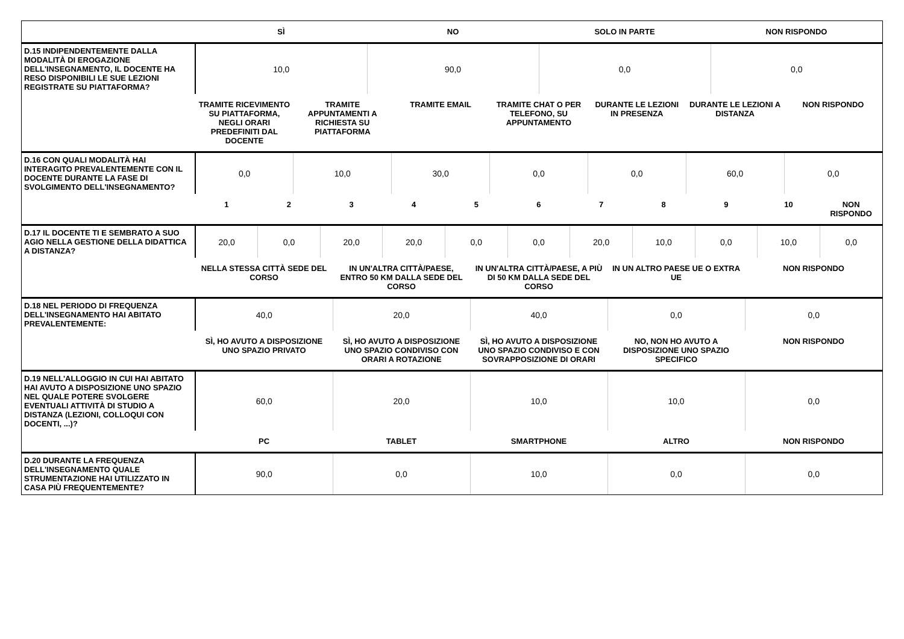| | SÌ | NO | SOLO IN PARTE | NON RISPONDO |
| --- | --- | --- | --- | --- |
| D.15 INDIPENDENTEMENTE DALLA MODALITÀ DI EROGAZIONE DELL'INSEGNAMENTO, IL DOCENTE HA RESO DISPONIBILI LE SUE LEZIONI REGISTRATE SU PIATTAFORMA? | 10,0 | 90,0 | 0,0 | 0,0 |
| | TRAMITE RICEVIMENTO SU PIATTAFORMA, NEGLI ORARI PREDEFINITI DAL DOCENTE | TRAMITE APPUNTAMENTI A RICHIESTA SU PIATTAFORMA | TRAMITE EMAIL | TRAMITE CHAT O PER TELEFONO, SU APPUNTAMENTO | DURANTE LE LEZIONI IN PRESENZA | DURANTE LE LEZIONI A DISTANZA | NON RISPONDO |
| --- | --- | --- | --- | --- | --- | --- | --- |
| D.16 CON QUALI MODALITÀ HAI INTERAGITO PREVALENTEMENTE CON IL DOCENTE DURANTE LA FASE DI SVOLGIMENTO DELL'INSEGNAMENTO? | 0,0 | 10,0 | 30,0 | 0,0 | 0,0 | 60,0 | 0,0 |
| | 1 | 2 | 3 | 4 | 5 | 6 | 7 | 8 | 9 | 10 | NON RISPONDO |
| --- | --- | --- | --- | --- | --- | --- | --- | --- | --- | --- | --- |
| D.17 IL DOCENTE TI E SEMBRATO A SUO AGIO NELLA GESTIONE DELLA DIDATTICA A DISTANZA? | 20,0 | 0,0 | 20,0 | 20,0 | 0,0 | 0,0 | 20,0 | 10,0 | 0,0 | 10,0 | 0,0 |
| | NELLA STESSA CITTÀ SEDE DEL CORSO | IN UN'ALTRA CITTÀ/PAESE, ENTRO 50 KM DALLA SEDE DEL CORSO | IN UN'ALTRA CITTÀ/PAESE, A PIÙ DI 50 KM DALLA SEDE DEL CORSO | IN UN ALTRO PAESE UE O EXTRA UE | NON RISPONDO |
| --- | --- | --- | --- | --- | --- |
| D.18 NEL PERIODO DI FREQUENZA DELL'INSEGNAMENTO HAI ABITATO PREVALENTEMENTE: | 40,0 | 20,0 | 40,0 | 0,0 | 0,0 |
| | SÌ, HO AVUTO A DISPOSIZIONE UNO SPAZIO PRIVATO | SÌ, HO AVUTO A DISPOSIZIONE UNO SPAZIO CONDIVISO CON ORARI A ROTAZIONE | SÌ, HO AVUTO A DISPOSIZIONE UNO SPAZIO CONDIVISO E CON SOVRAPPOSIZIONE DI ORARI | NO, NON HO AVUTO A DISPOSIZIONE UNO SPAZIO SPECIFICO | NON RISPONDO |
| --- | --- | --- | --- | --- | --- |
| D.19 NELL'ALLOGGIO IN CUI HAI ABITATO HAI AVUTO A DISPOSIZIONE UNO SPAZIO NEL QUALE POTERE SVOLGERE EVENTUALI ATTIVITÀ DI STUDIO A DISTANZA (LEZIONI, COLLOQUI CON DOCENTI, ...)? | 60,0 | 20,0 | 10,0 | 10,0 | 0,0 |
| | PC | TABLET | SMARTPHONE | ALTRO | NON RISPONDO |
| --- | --- | --- | --- | --- | --- |
| D.20 DURANTE LA FREQUENZA DELL'INSEGNAMENTO QUALE STRUMENTAZIONE HAI UTILIZZATO IN CASA PIÙ FREQUENTEMENTE? | 90,0 | 0,0 | 10,0 | 0,0 | 0,0 |